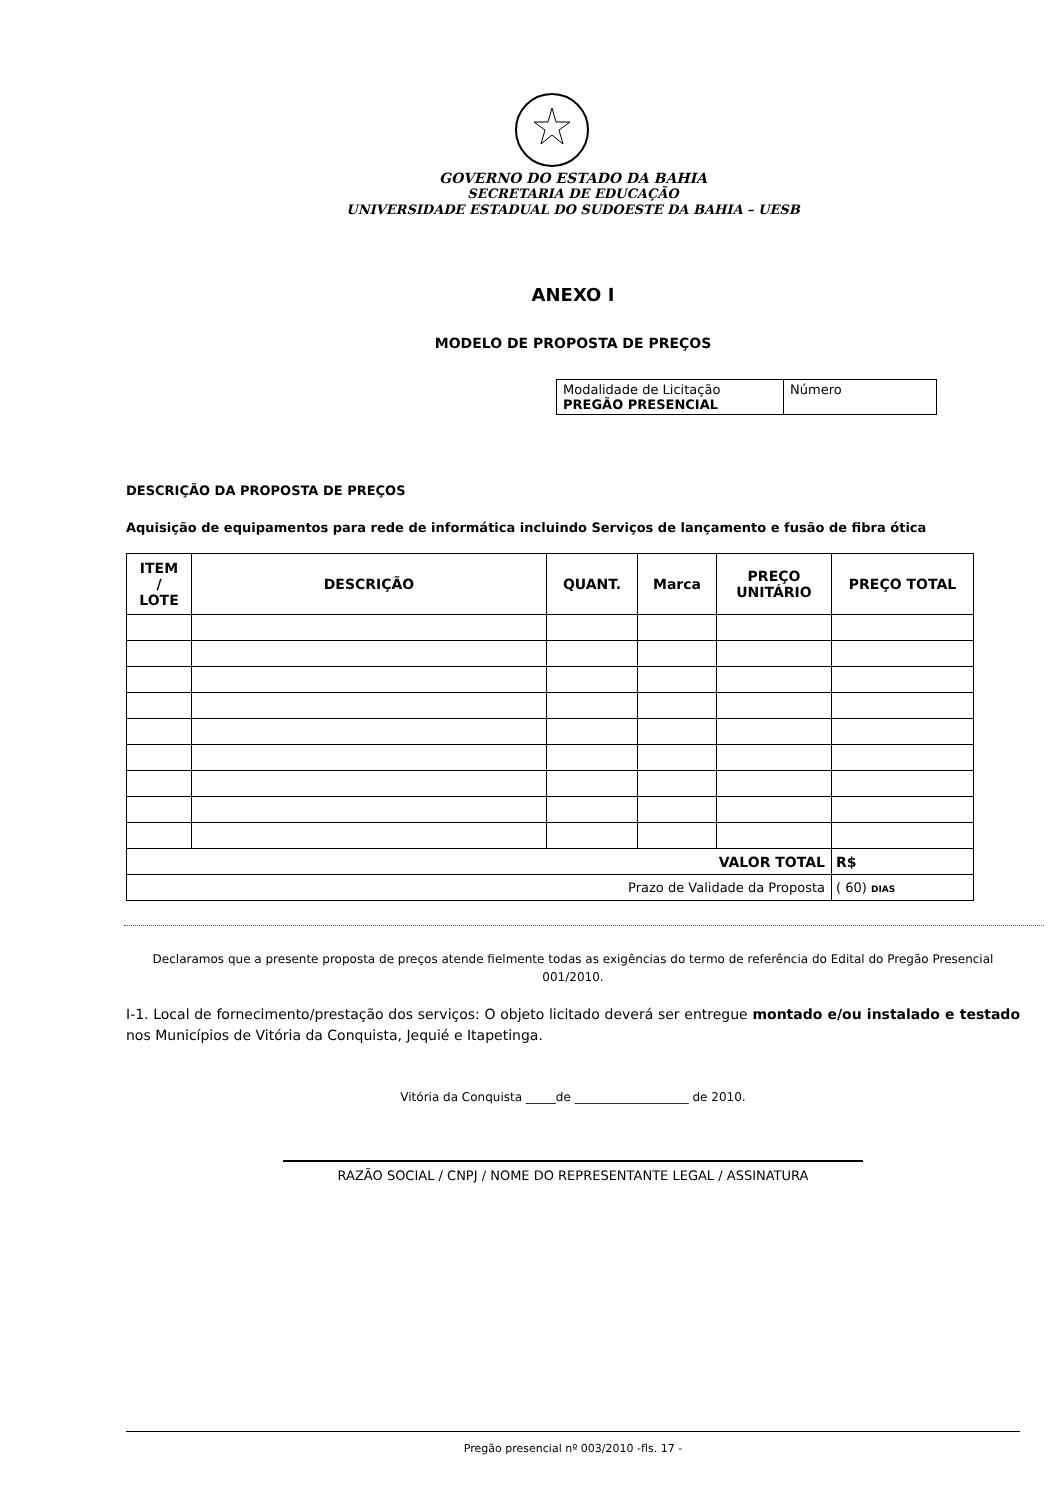GOVERNO DO ESTADO DA BAHIA
SECRETARIA DE EDUCAÇÃO
UNIVERSIDADE ESTADUAL DO SUDOESTE DA BAHIA – UESB
ANEXO I
MODELO DE PROPOSTA DE PREÇOS
| Modalidade de Licitação PREGÃO PRESENCIAL | Número |
DESCRIÇÃO DA PROPOSTA DE PREÇOS
Aquisição de equipamentos para rede de informática incluindo Serviços de lançamento e fusão de fibra ótica
| ITEM / LOTE | DESCRIÇÃO | QUANT. | Marca | PREÇO UNITÁRIO | PREÇO TOTAL |
| --- | --- | --- | --- | --- | --- |
| VALOR TOTAL | | | | | R$ |
| Prazo de Validade da Proposta | | | | | ( 60) DIAS |
Declaramos que a presente proposta de preços atende fielmente todas as exigências do termo de referência do Edital do Pregão Presencial 001/2010.
I-1. Local de fornecimento/prestação dos serviços: O objeto licitado deverá ser entregue montado e/ou instalado e testado nos Municípios de Vitória da Conquista, Jequié e Itapetinga.
Vitória da Conquista _____de ___________________ de 2010.
RAZÃO SOCIAL / CNPJ / NOME DO REPRESENTANTE LEGAL / ASSINATURA
Pregão presencial nº 003/2010 -fls. 17 -